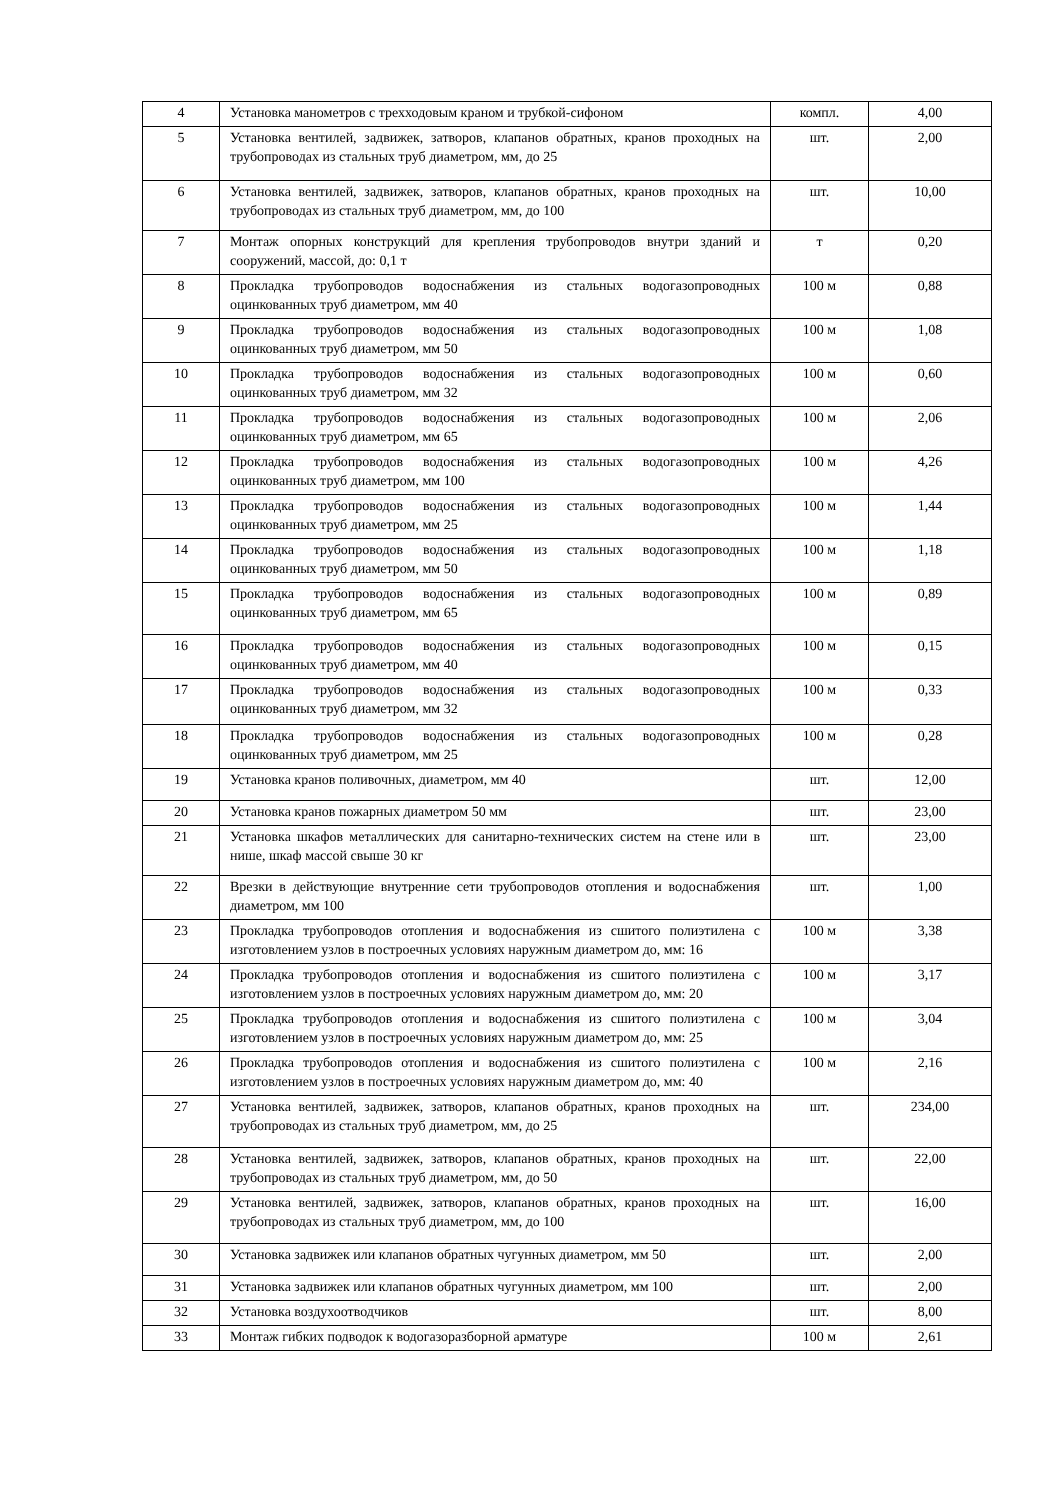| 4 | Установка манометров с трехходовым краном и трубкой-сифоном | компл. | 4,00 |
| 5 | Установка вентилей, задвижек, затворов, клапанов обратных, кранов проходных на трубопроводах из стальных труб диаметром, мм, до 25 | шт. | 2,00 |
| 6 | Установка вентилей, задвижек, затворов, клапанов обратных, кранов проходных на трубопроводах из стальных труб диаметром, мм, до 100 | шт. | 10,00 |
| 7 | Монтаж опорных конструкций для крепления трубопроводов внутри зданий и сооружений, массой, до: 0,1 т | т | 0,20 |
| 8 | Прокладка трубопроводов водоснабжения из стальных водогазопроводных оцинкованных труб диаметром, мм 40 | 100 м | 0,88 |
| 9 | Прокладка трубопроводов водоснабжения из стальных водогазопроводных оцинкованных труб диаметром, мм 50 | 100 м | 1,08 |
| 10 | Прокладка трубопроводов водоснабжения из стальных водогазопроводных оцинкованных труб диаметром, мм 32 | 100 м | 0,60 |
| 11 | Прокладка трубопроводов водоснабжения из стальных водогазопроводных оцинкованных труб диаметром, мм 65 | 100 м | 2,06 |
| 12 | Прокладка трубопроводов водоснабжения из стальных водогазопроводных оцинкованных труб диаметром, мм 100 | 100 м | 4,26 |
| 13 | Прокладка трубопроводов водоснабжения из стальных водогазопроводных оцинкованных труб диаметром, мм 25 | 100 м | 1,44 |
| 14 | Прокладка трубопроводов водоснабжения из стальных водогазопроводных оцинкованных труб диаметром, мм 50 | 100 м | 1,18 |
| 15 | Прокладка трубопроводов водоснабжения из стальных водогазопроводных оцинкованных труб диаметром, мм 65 | 100 м | 0,89 |
| 16 | Прокладка трубопроводов водоснабжения из стальных водогазопроводных оцинкованных труб диаметром, мм 40 | 100 м | 0,15 |
| 17 | Прокладка трубопроводов водоснабжения из стальных водогазопроводных оцинкованных труб диаметром, мм 32 | 100 м | 0,33 |
| 18 | Прокладка трубопроводов водоснабжения из стальных водогазопроводных оцинкованных труб диаметром, мм 25 | 100 м | 0,28 |
| 19 | Установка кранов поливочных, диаметром, мм 40 | шт. | 12,00 |
| 20 | Установка кранов пожарных диаметром 50 мм | шт. | 23,00 |
| 21 | Установка шкафов металлических для санитарно-технических систем на стене или в нише, шкаф массой свыше 30 кг | шт. | 23,00 |
| 22 | Врезки в действующие внутренние сети трубопроводов отопления и водоснабжения диаметром, мм 100 | шт. | 1,00 |
| 23 | Прокладка трубопроводов отопления и водоснабжения из сшитого полиэтилена с изготовлением узлов в построечных условиях наружным диаметром до, мм: 16 | 100 м | 3,38 |
| 24 | Прокладка трубопроводов отопления и водоснабжения из сшитого полиэтилена с изготовлением узлов в построечных условиях наружным диаметром до, мм: 20 | 100 м | 3,17 |
| 25 | Прокладка трубопроводов отопления и водоснабжения из сшитого полиэтилена с изготовлением узлов в построечных условиях наружным диаметром до, мм: 25 | 100 м | 3,04 |
| 26 | Прокладка трубопроводов отопления и водоснабжения из сшитого полиэтилена с изготовлением узлов в построечных условиях наружным диаметром до, мм: 40 | 100 м | 2,16 |
| 27 | Установка вентилей, задвижек, затворов, клапанов обратных, кранов проходных на трубопроводах из стальных труб диаметром, мм, до 25 | шт. | 234,00 |
| 28 | Установка вентилей, задвижек, затворов, клапанов обратных, кранов проходных на трубопроводах из стальных труб диаметром, мм, до 50 | шт. | 22,00 |
| 29 | Установка вентилей, задвижек, затворов, клапанов обратных, кранов проходных на трубопроводах из стальных труб диаметром, мм, до 100 | шт. | 16,00 |
| 30 | Установка задвижек или клапанов обратных чугунных диаметром, мм 50 | шт. | 2,00 |
| 31 | Установка задвижек или клапанов обратных чугунных диаметром, мм 100 | шт. | 2,00 |
| 32 | Установка воздухоотводчиков | шт. | 8,00 |
| 33 | Монтаж гибких подводок к водогазоразборной арматуре | 100 м | 2,61 |